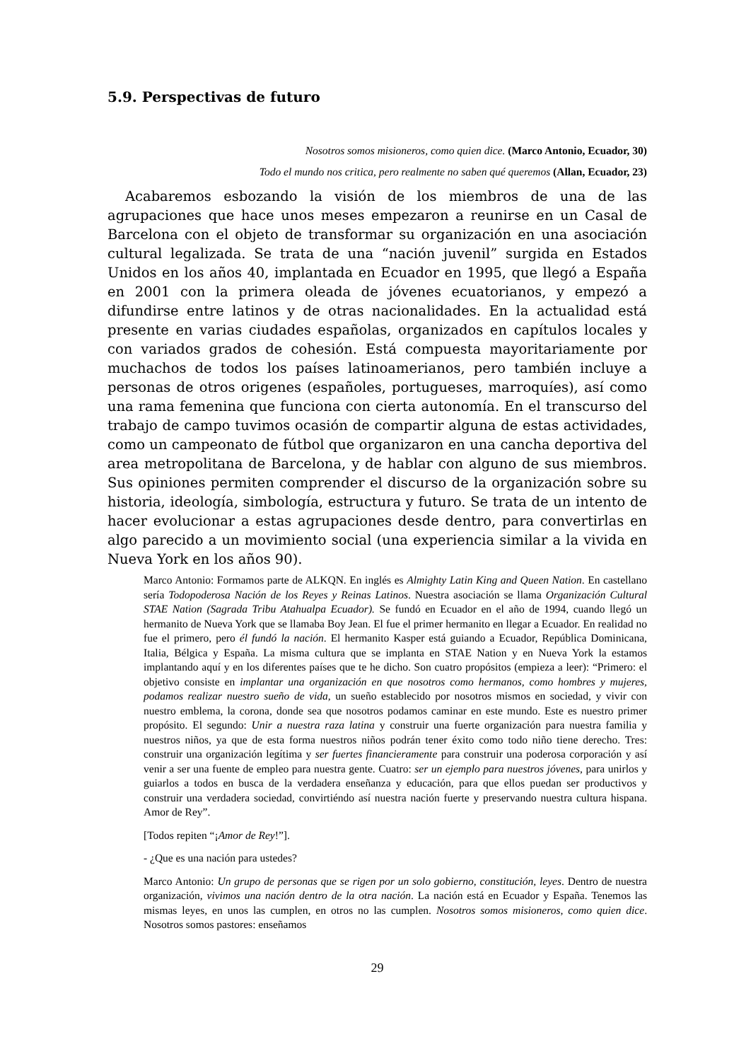5.9. Perspectivas de futuro
Nosotros somos misioneros, como quien dice. (Marco Antonio, Ecuador, 30)
Todo el mundo nos critica, pero realmente no saben qué queremos (Allan, Ecuador, 23)
Acabaremos esbozando la visión de los miembros de una de las agrupaciones que hace unos meses empezaron a reunirse en un Casal de Barcelona con el objeto de transformar su organización en una asociación cultural legalizada. Se trata de una “nación juvenil” surgida en Estados Unidos en los años 40, implantada en Ecuador en 1995, que llegó a España en 2001 con la primera oleada de jóvenes ecuatorianos, y empezó a difundirse entre latinos y de otras nacionalidades. En la actualidad está presente en varias ciudades españolas, organizados en capítulos locales y con variados grados de cohesión. Está compuesta mayoritariamente por muchachos de todos los países latinoamerianos, pero también incluye a personas de otros origenes (españoles, portugueses, marroquíes), así como una rama femenina que funciona con cierta autonomía. En el transcurso del trabajo de campo tuvimos ocasión de compartir alguna de estas actividades, como un campeonato de fútbol que organizaron en una cancha deportiva del area metropolitana de Barcelona, y de hablar con alguno de sus miembros. Sus opiniones permiten comprender el discurso de la organización sobre su historia, ideología, simbología, estructura y futuro. Se trata de un intento de hacer evolucionar a estas agrupaciones desde dentro, para convertirlas en algo parecido a un movimiento social (una experiencia similar a la vivida en Nueva York en los años 90).
Marco Antonio: Formamos parte de ALKQN. En inglés es Almighty Latin King and Queen Nation. En castellano sería Todopoderosa Nación de los Reyes y Reinas Latinos. Nuestra asociación se llama Organización Cultural STAE Nation (Sagrada Tribu Atahualpa Ecuador). Se fundó en Ecuador en el año de 1994, cuando llegó un hermanito de Nueva York que se llamaba Boy Jean. El fue el primer hermanito en llegar a Ecuador. En realidad no fue el primero, pero él fundó la nación. El hermanito Kasper está guiando a Ecuador, República Dominicana, Italia, Bélgica y España. La misma cultura que se implanta en STAE Nation y en Nueva York la estamos implantando aquí y en los diferentes países que te he dicho. Son cuatro propósitos (empieza a leer): “Primero: el objetivo consiste en implantar una organización en que nosotros como hermanos, como hombres y mujeres, podamos realizar nuestro sueño de vida, un sueño establecido por nosotros mismos en sociedad, y vivir con nuestro emblema, la corona, donde sea que nosotros podamos caminar en este mundo. Este es nuestro primer propósito. El segundo: Unir a nuestra raza latina y construir una fuerte organización para nuestra familia y nuestros niños, ya que de esta forma nuestros niños podrán tener éxito como todo niño tiene derecho. Tres: construir una organización legítima y ser fuertes financieramente para construir una poderosa corporación y así venir a ser una fuente de empleo para nuestra gente. Cuatro: ser un ejemplo para nuestros jóvenes, para unirlos y guiarlos a todos en busca de la verdadera enseñanza y educación, para que ellos puedan ser productivos y construir una verdadera sociedad, convirtiéndo así nuestra nación fuerte y preservando nuestra cultura hispana. Amor de Rey”.
[Todos repiten “¡Amor de Rey!”].
- ¿Que es una nación para ustedes?
Marco Antonio: Un grupo de personas que se rigen por un solo gobierno, constitución, leyes. Dentro de nuestra organización, vivimos una nación dentro de la otra nación. La nación está en Ecuador y España. Tenemos las mismas leyes, en unos las cumplen, en otros no las cumplen. Nosotros somos misioneros, como quien dice. Nosotros somos pastores: enseñamos
29